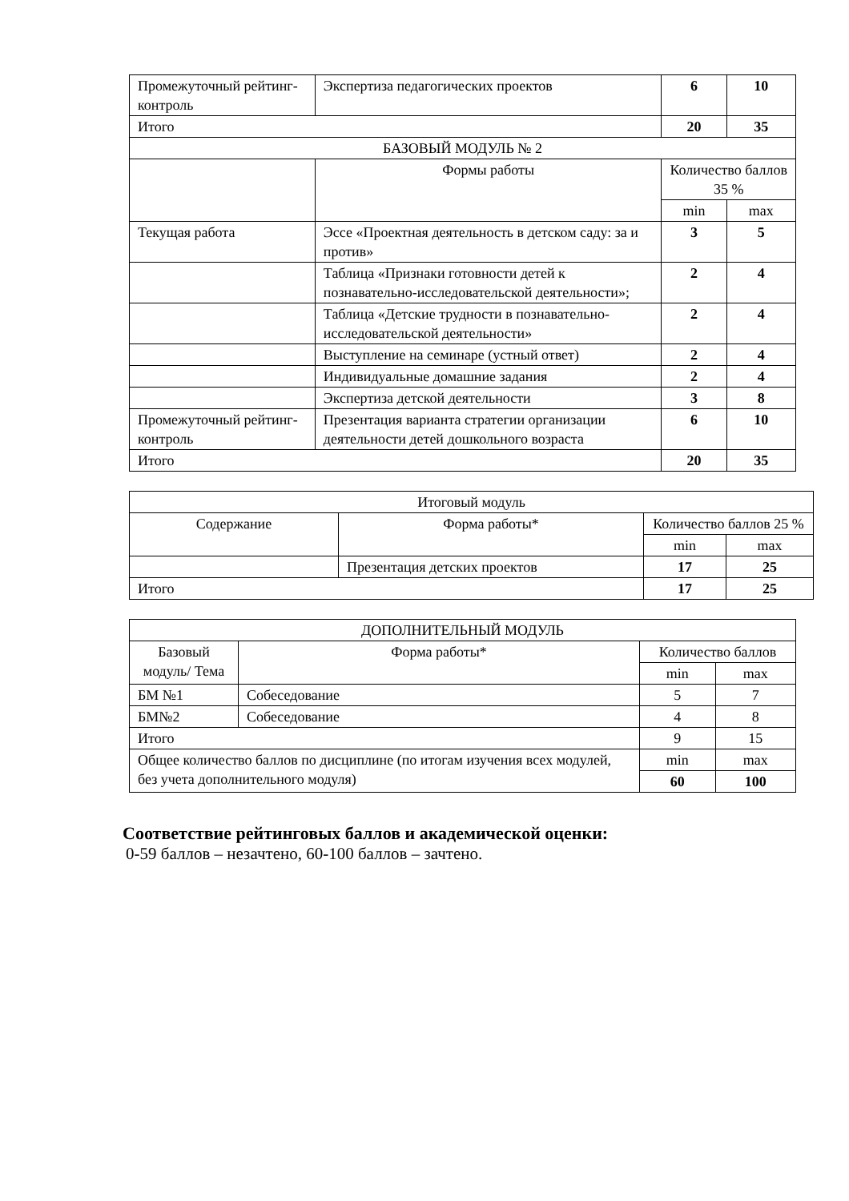| Промежуточный рейтинг-контроль | Экспертиза педагогических проектов | 6 | 10 |
| Итого | | 20 | 35 |
| БАЗОВЫЙ МОДУЛЬ № 2 | | | |
| | Формы работы | Количество баллов 35 % | |
| | | min | max |
| Текущая работа | Эссе «Проектная деятельность в детском саду: за и против» | 3 | 5 |
| | Таблица «Признаки готовности детей к познавательно-исследовательской деятельности»; | 2 | 4 |
| | Таблица «Детские трудности в познавательно-исследовательской деятельности» | 2 | 4 |
| | Выступление на семинаре (устный ответ) | 2 | 4 |
| | Индивидуальные домашние задания | 2 | 4 |
| | Экспертиза детской деятельности | 3 | 8 |
| Промежуточный рейтинг-контроль | Презентация варианта стратегии организации деятельности детей дошкольного возраста | 6 | 10 |
| Итого | | 20 | 35 |
| Итоговый модуль | | | |
| Содержание | Форма работы* | Количество баллов 25 % | |
| | | min | max |
| | Презентация детских проектов | 17 | 25 |
| Итого | | 17 | 25 |
| ДОПОЛНИТЕЛЬНЫЙ МОДУЛЬ | | | |
| Базовый модуль/ Тема | Форма работы* | Количество баллов | |
| | | min | max |
| БМ №1 | Собеседование | 5 | 7 |
| БМ№2 | Собеседование | 4 | 8 |
| Итого | | 9 | 15 |
| Общее количество баллов по дисциплине (по итогам изучения всех модулей, без учета дополнительного модуля) | | min | max |
| | | 60 | 100 |
Соответствие рейтинговых баллов и академической оценки:
0-59 баллов – незачтено, 60-100 баллов – зачтено.